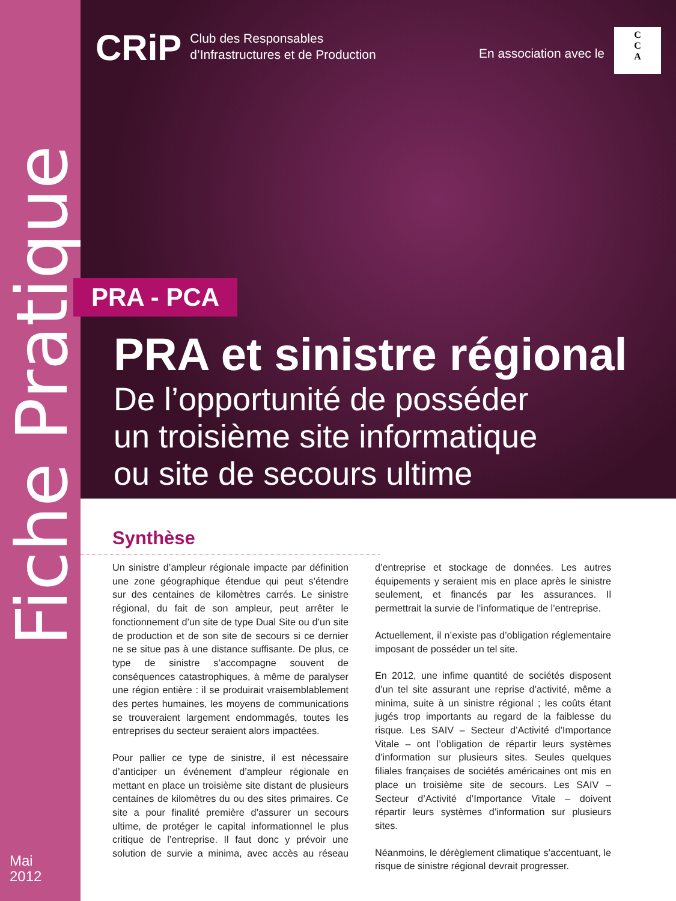Fiche Pratique
Mai
2012
CRiP
Club des Responsables
d’Infrastructures et de Production
En association avec le
C
C
A
PRA - PCA
PRA et sinistre régional
De l’opportunité de posséder
un troisième site informatique
ou site de secours ultime
Synthèse
Un sinistre d’ampleur régionale impacte par définition une zone géographique étendue qui peut s’étendre sur des centaines de kilomètres carrés. Le sinistre régional, du fait de son ampleur, peut arrêter le fonctionnement d’un site de type Dual Site ou d’un site de production et de son site de secours si ce dernier ne se situe pas à une distance suffisante. De plus, ce type de sinistre s’accompagne souvent de conséquences catastrophiques, à même de paralyser une région entière : il se produirait vraisemblablement des pertes humaines, les moyens de communications se trouveraient largement endommagés, toutes les entreprises du secteur seraient alors impactées.
Pour pallier ce type de sinistre, il est nécessaire d’anticiper un événement d’ampleur régionale en mettant en place un troisième site distant de plusieurs centaines de kilomètres du ou des sites primaires. Ce site a pour finalité première d’assurer un secours ultime, de protéger le capital informationnel le plus critique de l’entreprise. Il faut donc y prévoir une solution de survie a minima, avec accès au réseau d’entreprise et stockage de données. Les autres équipements y seraient mis en place après le sinistre seulement, et financés par les assurances. Il permettrait la survie de l’informatique de l’entreprise.
Actuellement, il n’existe pas d’obligation réglementaire imposant de posséder un tel site.
En 2012, une infime quantité de sociétés disposent d’un tel site assurant une reprise d’activité, même a minima, suite à un sinistre régional ; les coûts étant jugés trop importants au regard de la faiblesse du risque. Les SAIV – Secteur d’Activité d’Importance Vitale – ont l’obligation de répartir leurs systèmes d’information sur plusieurs sites. Seules quelques filiales françaises de sociétés américaines ont mis en place un troisième site de secours. Les SAIV – Secteur d’Activité d’Importance Vitale – doivent répartir leurs systèmes d’information sur plusieurs sites.
Néanmoins, le dérèglement climatique s’accentuant, le risque de sinistre régional devrait progresser.